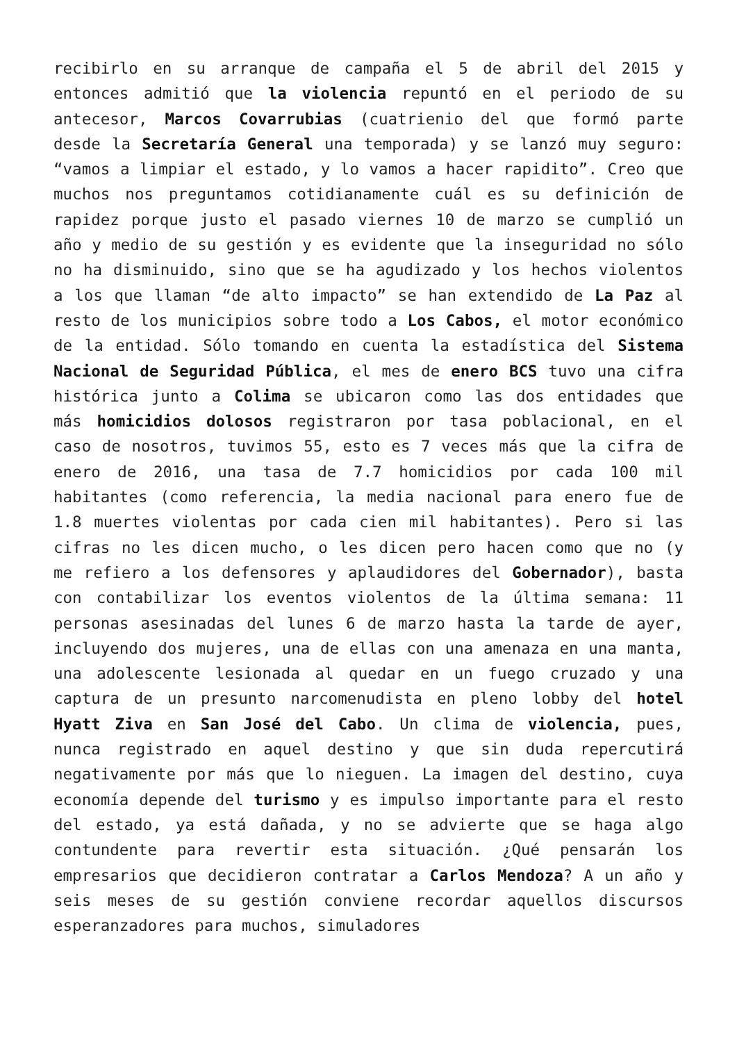recibirlo en su arranque de campaña el 5 de abril del 2015 y entonces admitió que la violencia repuntó en el periodo de su antecesor, Marcos Covarrubias (cuatrienio del que formó parte desde la Secretaría General una temporada) y se lanzó muy seguro: “vamos a limpiar el estado, y lo vamos a hacer rapidito”. Creo que muchos nos preguntamos cotidianamente cuál es su definición de rapidez porque justo el pasado viernes 10 de marzo se cumplió un año y medio de su gestión y es evidente que la inseguridad no sólo no ha disminuido, sino que se ha agudizado y los hechos violentos a los que llaman “de alto impacto” se han extendido de La Paz al resto de los municipios sobre todo a Los Cabos, el motor económico de la entidad. Sólo tomando en cuenta la estadística del Sistema Nacional de Seguridad Pública, el mes de enero BCS tuvo una cifra histórica junto a Colima se ubicaron como las dos entidades que más homicidios dolosos registraron por tasa poblacional, en el caso de nosotros, tuvimos 55, esto es 7 veces más que la cifra de enero de 2016, una tasa de 7.7 homicidios por cada 100 mil habitantes (como referencia, la media nacional para enero fue de 1.8 muertes violentas por cada cien mil habitantes). Pero si las cifras no les dicen mucho, o les dicen pero hacen como que no (y me refiero a los defensores y aplaudidores del Gobernador), basta con contabilizar los eventos violentos de la última semana: 11 personas asesinadas del lunes 6 de marzo hasta la tarde de ayer, incluyendo dos mujeres, una de ellas con una amenaza en una manta, una adolescente lesionada al quedar en un fuego cruzado y una captura de un presunto narcomenudista en pleno lobby del hotel Hyatt Ziva en San José del Cabo. Un clima de violencia, pues, nunca registrado en aquel destino y que sin duda repercutirá negativamente por más que lo nieguen. La imagen del destino, cuya economía depende del turismo y es impulso importante para el resto del estado, ya está dañada, y no se advierte que se haga algo contundente para revertir esta situación. ¿Qué pensarán los empresarios que decidieron contratar a Carlos Mendoza? A un año y seis meses de su gestión conviene recordar aquellos discursos esperanzadores para muchos, simuladores